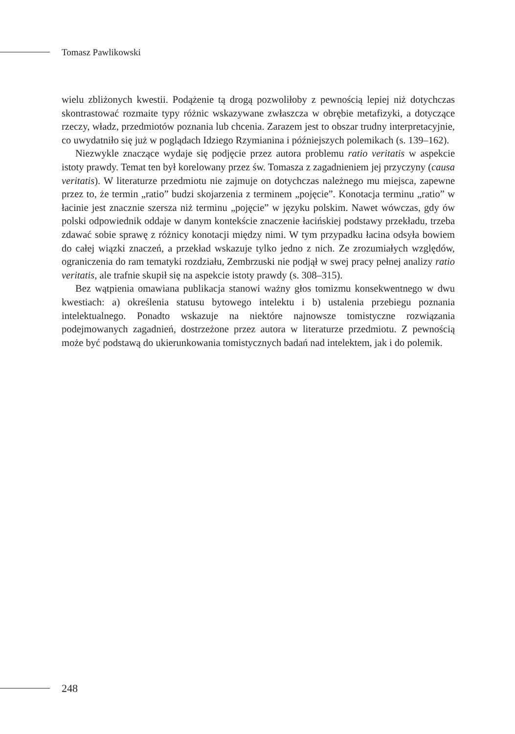Tomasz Pawlikowski
wielu zbliżonych kwestii. Podążenie tą drogą pozwoliłoby z pewnością lepiej niż dotychczas skontrastować rozmaite typy różnic wskazywane zwłaszcza w obrębie metafizyki, a dotyczące rzeczy, władz, przedmiotów poznania lub chcenia. Zarazem jest to obszar trudny interpretacyjnie, co uwydatniło się już w poglądach Idziego Rzymianina i późniejszych polemikach (s. 139–162).
Niezwykle znaczące wydaje się podjęcie przez autora problemu ratio veritatis w aspekcie istoty prawdy. Temat ten był korelowany przez św. Tomasza z zagadnieniem jej przyczyny (causa veritatis). W literaturze przedmiotu nie zajmuje on dotychczas należnego mu miejsca, zapewne przez to, że termin „ratio” budzi skojarzenia z terminem „pojęcie”. Konotacja terminu „ratio” w łacinie jest znacznie szersza niż terminu „pojęcie” w języku polskim. Nawet wówczas, gdy ów polski odpowiednik oddaje w danym kontekście znaczenie łacińskiej podstawy przekładu, trzeba zdawać sobie sprawę z różnicy konotacji między nimi. W tym przypadku łacina odsyła bowiem do całej wiązki znaczeń, a przekład wskazuje tylko jedno z nich. Ze zrozumiałych względów, ograniczenia do ram tematyki rozdziału, Zembrzuski nie podjął w swej pracy pełnej analizy ratio veritatis, ale trafnie skupił się na aspekcie istoty prawdy (s. 308–315).
Bez wątpienia omawiana publikacja stanowi ważny głos tomizmu konsekwentnego w dwu kwestiach: a) określenia statusu bytowego intelektu i b) ustalenia przebiegu poznania intelektualnego. Ponadto wskazuje na niektóre najnowsze tomistyczne rozwiązania podejmowanych zagadnień, dostrzeżone przez autora w literaturze przedmiotu. Z pewnością może być podstawą do ukierunkowania tomistycznych badań nad intelektem, jak i do polemik.
248